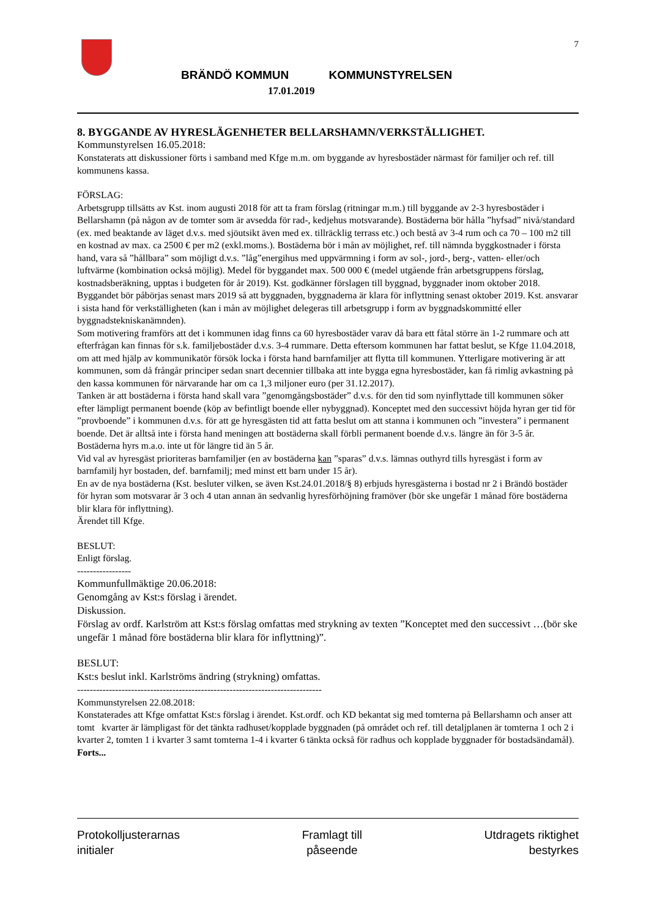7
BRÄNDÖ KOMMUN KOMMUNSTYRELSEN
17.01.2019
8. BYGGANDE AV HYRESLÄGENHETER BELLARSHAMN/VERKSTÄLLIGHET.
Kommunstyrelsen 16.05.2018:
Konstaterats att diskussioner förts i samband med Kfge m.m. om byggande av hyresbostäder närmast för familjer och ref. till kommunens kassa.
FÖRSLAG:
Arbetsgrupp tillsätts av Kst. inom augusti 2018 för att ta fram förslag (ritningar m.m.) till byggande av 2-3 hyresbostäder i Bellarshamn (på någon av de tomter som är avsedda för rad-, kedjehus motsvarande). Bostäderna bör hålla ”hyfsad” nivå/standard (ex. med beaktande av läget d.v.s. med sjöutsikt även med ex. tillräcklig terrass etc.) och bestå av 3-4 rum och ca 70 – 100 m2 till en kostnad av max. ca 2500 € per m2 (exkl.moms.). Bostäderna bör i mån av möjlighet, ref. till nämnda byggkostnader i första hand, vara så ”hållbara” som möjligt d.v.s. ”låg”energihus med uppvärmning i form av sol-, jord-, berg-, vatten- eller/och luftvärme (kombination också möjlig). Medel för byggandet max. 500 000 € (medel utgående från arbetsgruppens förslag, kostnadsberäkning, upptas i budgeten för år 2019). Kst. godkänner förslagen till byggnad, byggnader inom oktober 2018. Byggandet bör påbörjas senast mars 2019 så att byggnaden, byggnaderna är klara för inflyttning senast oktober 2019. Kst. ansvarar i sista hand för verkställigheten (kan i mån av möjlighet delegeras till arbetsgrupp i form av byggnadskommitté eller byggnadstekniskanämnden).
Som motivering framförs att det i kommunen idag finns ca 60 hyresbostäder varav då bara ett fåtal större än 1-2 rummare och att efterfrågan kan finnas för s.k. familjebostäder d.v.s. 3-4 rummare. Detta eftersom kommunen har fattat beslut, se Kfge 11.04.2018, om att med hjälp av kommunikatör försök locka i första hand barnfamiljer att flytta till kommunen. Ytterligare motivering är att kommunen, som då frångår principer sedan snart decennier tillbaka att inte bygga egna hyresbostäder, kan få rimlig avkastning på den kassa kommunen för närvarande har om ca 1,3 miljoner euro (per 31.12.2017).
Tanken är att bostäderna i första hand skall vara ”genomgångsbostäder” d.v.s. för den tid som nyinflyttade till kommunen söker efter lämpligt permanent boende (köp av befintligt boende eller nybyggnad). Konceptet med den successivt höjda hyran ger tid för ”provboende” i kommunen d.v.s. för att ge hyresgästen tid att fatta beslut om att stanna i kommunen och ”investera” i permanent boende. Det är alltså inte i första hand meningen att bostäderna skall förbli permanent boende d.v.s. längre än för 3-5 år. Bostäderna hyrs m.a.o. inte ut för längre tid än 5 år.
Vid val av hyresgäst prioriteras barnfamiljer (en av bostäderna kan ”sparas” d.v.s. lämnas outhyrd tills hyresgäst i form av barnfamilj hyr bostaden, def. barnfamilj; med minst ett barn under 15 år).
En av de nya bostäderna (Kst. besluter vilken, se även Kst.24.01.2018/§ 8) erbjuds hyresgästerna i bostad nr 2 i Brändö bostäder för hyran som motsvarar år 3 och 4 utan annan än sedvanlig hyresförhöjning framöver (bör ske ungefär 1 månad före bostäderna blir klara för inflyttning).
Ärendet till Kfge.
BESLUT:
Enligt förslag.
-----------------
Kommunfullmäktige 20.06.2018:
Genomgång av Kst:s förslag i ärendet.
Diskussion.
Förslag av ordf. Karlström att Kst:s förslag omfattas med strykning av texten ”Konceptet med den successivt …(bör ske ungefär 1 månad före bostäderna blir klara för inflyttning)”.
BESLUT:
Kst:s beslut inkl. Karlströms ändring (strykning) omfattas.
-----------------------------------------------------------------------------
Kommunstyrelsen 22.08.2018:
Konstaterades att Kfge omfattat Kst:s förslag i ärendet. Kst.ordf. och KD bekantat sig med tomterna på Bellarshamn och anser att tomt kvarter är lämpligast för det tänkta radhuset/kopplade byggnaden (på området och ref. till detaljplanen är tomterna 1 och 2 i kvarter 2, tomten 1 i kvarter 3 samt tomterna 1-4 i kvarter 6 tänkta också för radhus och kopplade byggnader för bostadsändamål). Forts...
Protokolljusterarnas
initialer
Framlagt till
påseende
Utdragets riktighet
bestyrkes